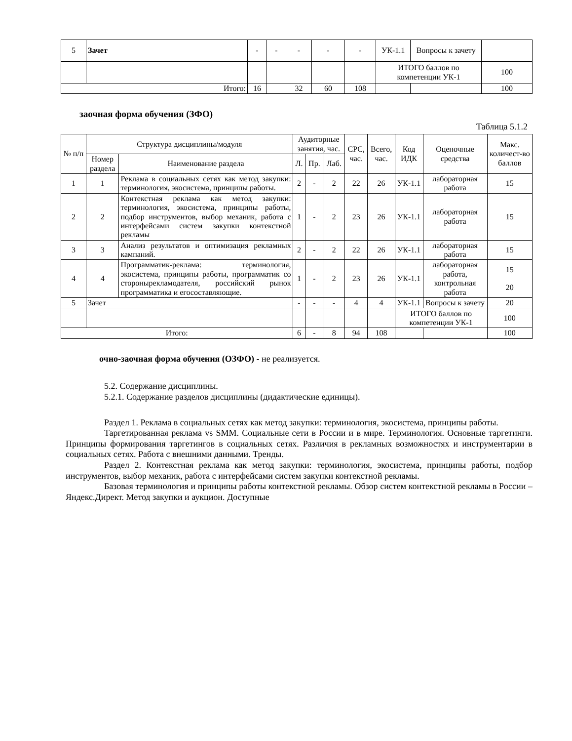| 5 | Зачет | - | - | - | - | - | УК-1.1 | Вопросы к зачету | |
| | | | | | | | ИТОГО баллов по компетенции УК-1 | | 100 |
| Итого: | | 16 | | 32 | 60 | 108 | | | 100 |
заочная форма обучения (ЗФО)
Таблица 5.1.2
| № п/п | Структура дисциплины/модуля | | Аудиторные занятия, час. | | | СРС, час. | Всего, час. | Код ИДК | Оценочные средства | Макс. количест-во баллов |
| --- | --- | --- | --- | --- | --- | --- | --- | --- | --- | --- |
| | Номер раздела | Наименование раздела | Л. | Пр. | Лаб. | | | | | |
| 1 | 1 | Реклама в социальных сетях как метод закупки: терминология, экосистема, принципы работы. | 2 | - | 2 | 22 | 26 | УК-1.1 | лабораторная работа | 15 |
| 2 | 2 | Контекстная реклама как метод закупки: терминология, экосистема, принципы работы, подбор инструментов, выбор механик, работа с интерфейсами систем закупки контекстной рекламы | 1 | - | 2 | 23 | 26 | УК-1.1 | лабораторная работа | 15 |
| 3 | 3 | Анализ результатов и оптимизация рекламных кампаний. | 2 | - | 2 | 22 | 26 | УК-1.1 | лабораторная работа | 15 |
| 4 | 4 | Программатик-реклама: терминология, экосистема, принципы работы, программатик со сторонырекламодателя, российский рынок программатика и егосоставляющие. | 1 | - | 2 | 23 | 26 | УК-1.1 | лабораторная работа, контрольная работа | 15 20 |
| 5 | Зачет | | - | - | - | 4 | 4 | УК-1.1 | Вопросы к зачету | 20 |
| | | | | | | | | ИТОГО баллов по компетенции УК-1 | | 100 |
| Итого: | | | 6 | - | 8 | 94 | 108 | | | 100 |
очно-заочная форма обучения (ОЗФО) - не реализуется.
5.2. Содержание дисциплины.
5.2.1. Содержание разделов дисциплины (дидактические единицы).
Раздел 1. Реклама в социальных сетях как метод закупки: терминология, экосистема, принципы работы.
Таргетированная реклама vs SMM. Социальные сети в России и в мире. Терминология. Основные таргетинги. Принципы формирования таргетингов в социальных сетях. Различия в рекламных возможностях и инструментарии в социальных сетях. Работа с внешними данными. Тренды.
Раздел 2. Контекстная реклама как метод закупки: терминология, экосистема, принципы работы, подбор инструментов, выбор механик, работа с интерфейсами систем закупки контекстной рекламы.
Базовая терминология и принципы работы контекстной рекламы. Обзор систем контекстной рекламы в России – Яндекс.Директ. Метод закупки и аукцион. Доступные